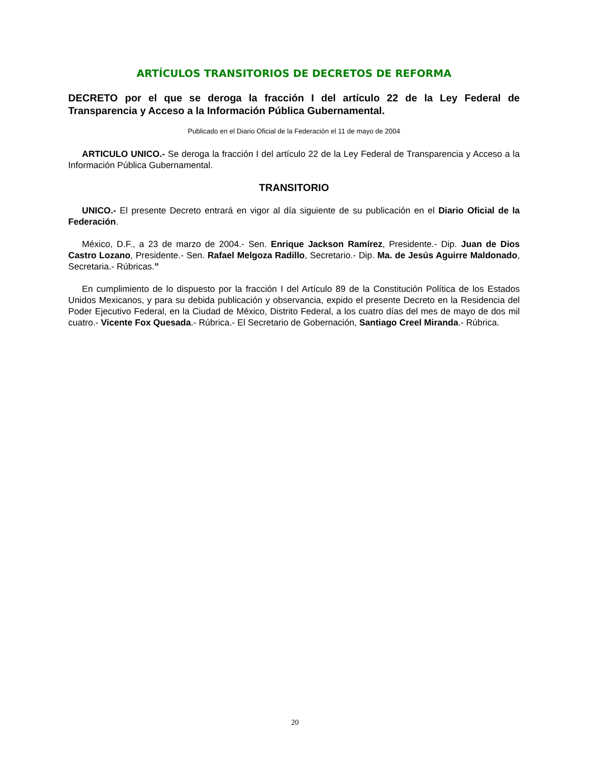ARTÍCULOS TRANSITORIOS DE DECRETOS DE REFORMA
DECRETO por el que se deroga la fracción I del artículo 22 de la Ley Federal de Transparencia y Acceso a la Información Pública Gubernamental.
Publicado en el Diario Oficial de la Federación el 11 de mayo de 2004
ARTICULO UNICO.- Se deroga la fracción I del artículo 22 de la Ley Federal de Transparencia y Acceso a la Información Pública Gubernamental.
TRANSITORIO
UNICO.- El presente Decreto entrará en vigor al día siguiente de su publicación en el Diario Oficial de la Federación.
México, D.F., a 23 de marzo de 2004.- Sen. Enrique Jackson Ramírez, Presidente.- Dip. Juan de Dios Castro Lozano, Presidente.- Sen. Rafael Melgoza Radillo, Secretario.- Dip. Ma. de Jesús Aguirre Maldonado, Secretaria.- Rúbricas.”
En cumplimiento de lo dispuesto por la fracción I del Artículo 89 de la Constitución Política de los Estados Unidos Mexicanos, y para su debida publicación y observancia, expido el presente Decreto en la Residencia del Poder Ejecutivo Federal, en la Ciudad de México, Distrito Federal, a los cuatro días del mes de mayo de dos mil cuatro.- Vicente Fox Quesada.- Rúbrica.- El Secretario de Gobernación, Santiago Creel Miranda.- Rúbrica.
20